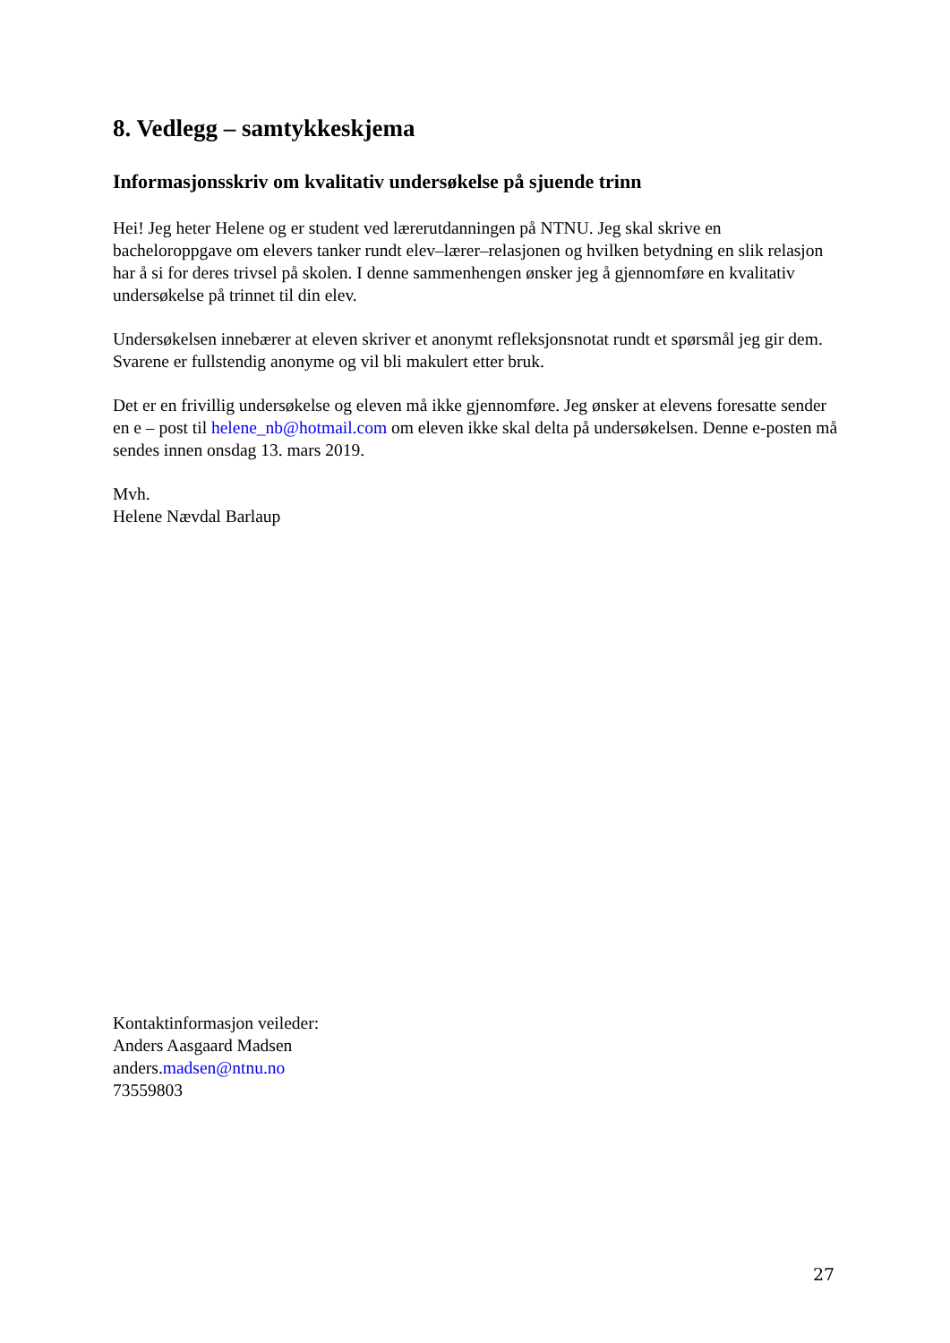8. Vedlegg – samtykkeskjema
Informasjonsskriv om kvalitativ undersøkelse på sjuende trinn
Hei! Jeg heter Helene og er student ved lærerutdanningen på NTNU. Jeg skal skrive en bacheloroppgave om elevers tanker rundt elev–lærer–relasjonen og hvilken betydning en slik relasjon har å si for deres trivsel på skolen. I denne sammenhengen ønsker jeg å gjennomføre en kvalitativ undersøkelse på trinnet til din elev.
Undersøkelsen innebærer at eleven skriver et anonymt refleksjonsnotat rundt et spørsmål jeg gir dem. Svarene er fullstendig anonyme og vil bli makulert etter bruk.
Det er en frivillig undersøkelse og eleven må ikke gjennomføre. Jeg ønsker at elevens foresatte sender en e – post til helene_nb@hotmail.com om eleven ikke skal delta på undersøkelsen. Denne e-posten må sendes innen onsdag 13. mars 2019.
Mvh.
Helene Nævdal Barlaup
Kontaktinformasjon veileder:
Anders Aasgaard Madsen
anders.madsen@ntnu.no
73559803
27